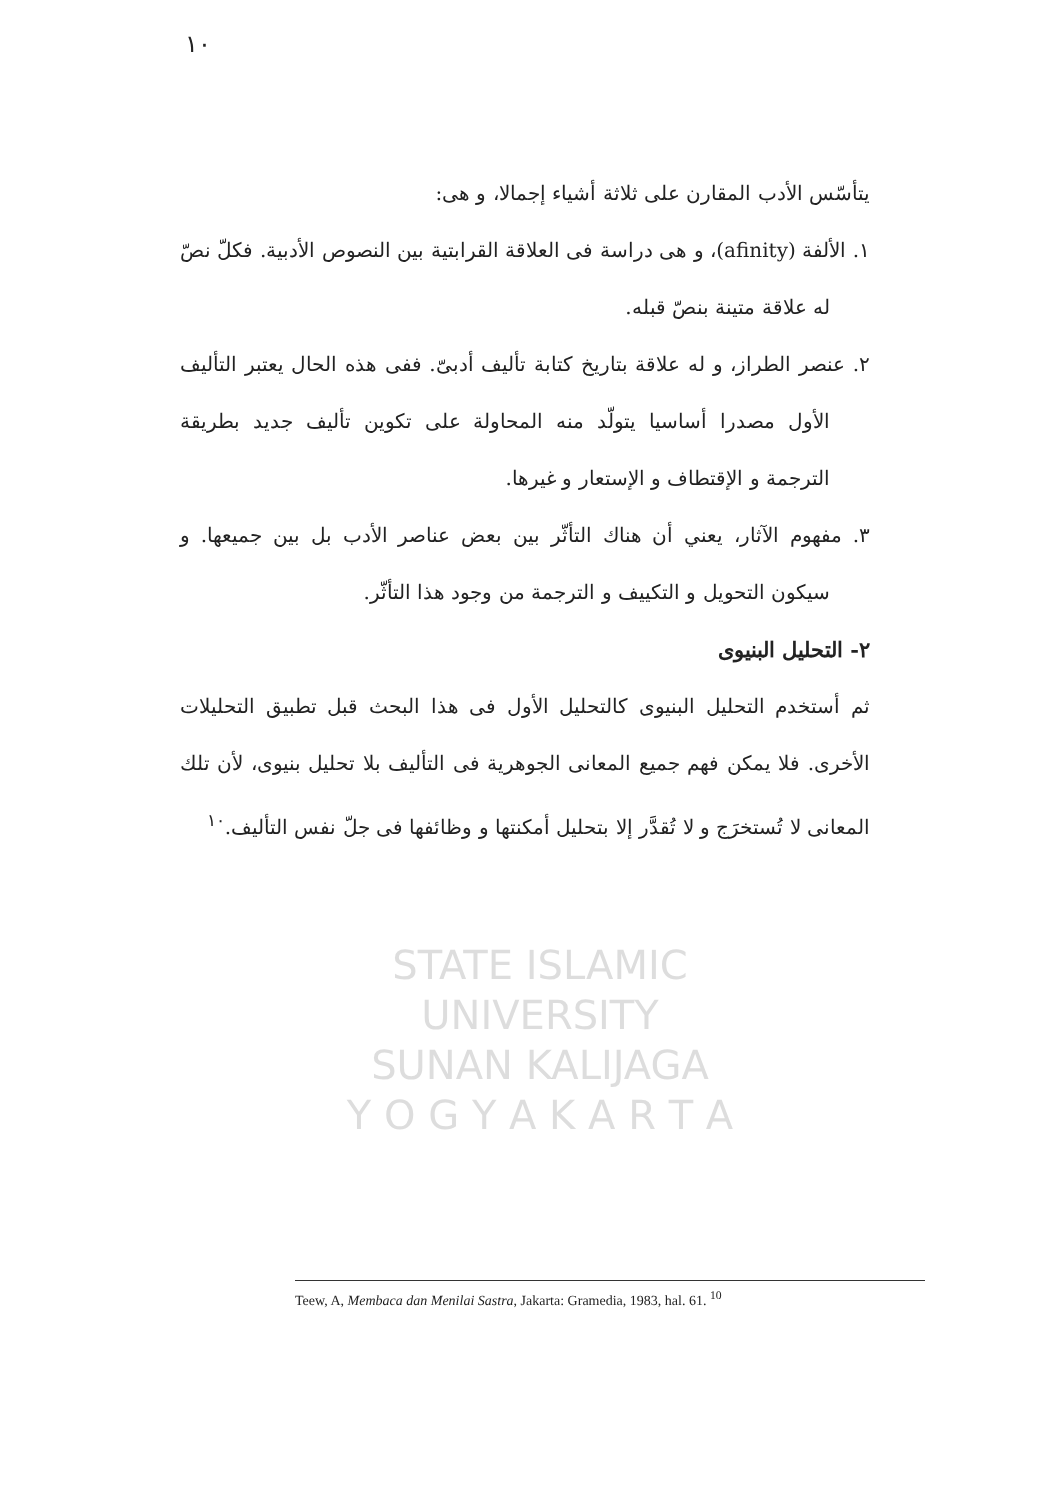١٠
STATE ISLAMIC UNIVERSITY
SUNAN KALIJAGA
Y O G Y A K A R T A
يتأسّس الأدب المقارن على ثلاثة أشياء إجمالا، و هى:
١. الألفة (afinity)، و هى دراسة فى العلاقة القرابتية بين النصوص الأدبية. فكلّ نصّ له علاقة متينة بنصّ قبله.
٢. عنصر الطراز، و له علاقة بتاريخ كتابة تأليف أدبىّ. ففى هذه الحال يعتبر التأليف الأول مصدرا أساسيا يتولّد منه المحاولة على تكوين تأليف جديد بطريقة الترجمة و الإقتطاف و الإستعار و غيرها.
٣. مفهوم الآثار، يعني أن هناك التأثّر بين بعض عناصر الأدب بل بين جميعها. و سيكون التحويل و التكييف و الترجمة من وجود هذا التأثّر.
٢- التحليل البنيوى
ثم أستخدم التحليل البنيوى كالتحليل الأول فى هذا البحث قبل تطبيق التحليلات الأخرى. فلا يمكن فهم جميع المعانى الجوهرية فى التأليف بلا تحليل بنيوى، لأن تلك المعانى لا تُستخرَج و لا تُقدَّر إلا بتحليل أمكنتها و وظائفها فى جلّ نفس التأليف.<sup>١٠</sup>
Teew, A, Membaca dan Menilai Sastra, Jakarta: Gramedia, 1983, hal. 61. <sup>10</sup>